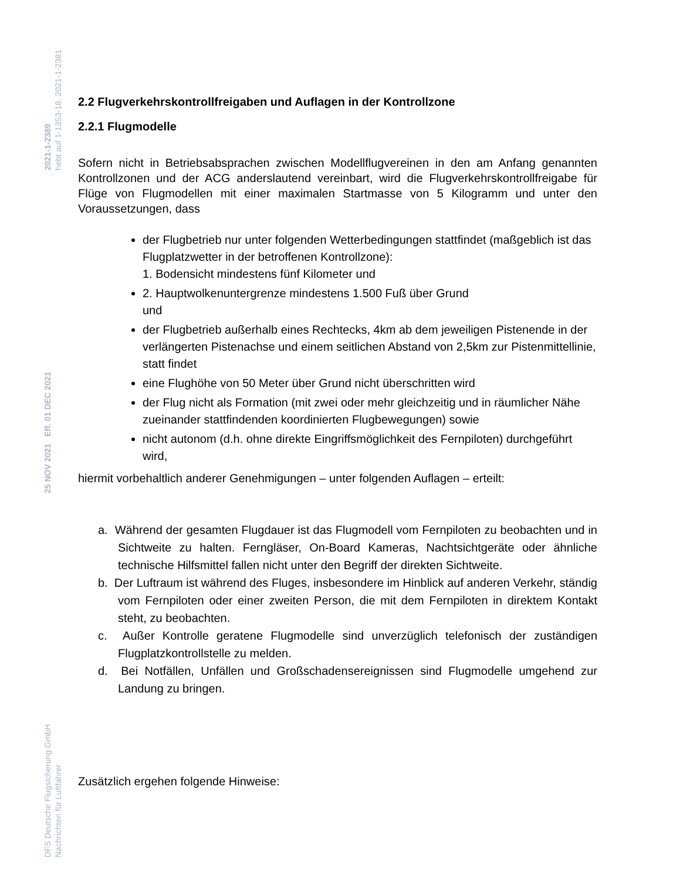2021-1-2389
hebt auf 1-1353-18, 2021-1-2381
25 NOV 2021 Eff. 01 DEC 2021
DFS Deutsche Flugsicherung GmbH
Nachrichten für Luftfahrer
2.2 Flugverkehrskontrollfreigaben und Auflagen in der Kontrollzone
2.2.1 Flugmodelle
Sofern nicht in Betriebsabsprachen zwischen Modellflugvereinen in den am Anfang genannten Kontrollzonen und der ACG anderslautend vereinbart, wird die Flugverkehrskontrollfreigabe für Flüge von Flugmodellen mit einer maximalen Startmasse von 5 Kilogramm und unter den Voraussetzungen, dass
der Flugbetrieb nur unter folgenden Wetterbedingungen stattfindet (maßgeblich ist das Flugplatzwetter in der betroffenen Kontrollzone):
1. Bodensicht mindestens fünf Kilometer und
2. Hauptwolkenuntergrenze mindestens 1.500 Fuß über Grund
und
der Flugbetrieb außerhalb eines Rechtecks, 4km ab dem jeweiligen Pistenende in der verlängerten Pistenachse und einem seitlichen Abstand von 2,5km zur Pistenmittellinie, statt findet
eine Flughöhe von 50 Meter über Grund nicht überschritten wird
der Flug nicht als Formation (mit zwei oder mehr gleichzeitig und in räumlicher Nähe zueinander stattfindenden koordinierten Flugbewegungen) sowie
nicht autonom (d.h. ohne direkte Eingriffsmöglichkeit des Fernpiloten) durchgeführt wird,
hiermit vorbehaltlich anderer Genehmigungen – unter folgenden Auflagen – erteilt:
a. Während der gesamten Flugdauer ist das Flugmodell vom Fernpiloten zu beobachten und in Sichtweite zu halten. Ferngläser, On-Board Kameras, Nachtsichtgeräte oder ähnliche technische Hilfsmittel fallen nicht unter den Begriff der direkten Sichtweite.
b. Der Luftraum ist während des Fluges, insbesondere im Hinblick auf anderen Verkehr, ständig vom Fernpiloten oder einer zweiten Person, die mit dem Fernpiloten in direktem Kontakt steht, zu beobachten.
c. Außer Kontrolle geratene Flugmodelle sind unverzüglich telefonisch der zuständigen Flugplatzkontrollstelle zu melden.
d. Bei Notfällen, Unfällen und Großschadensereignissen sind Flugmodelle umgehend zur Landung zu bringen.
Zusätzlich ergehen folgende Hinweise: